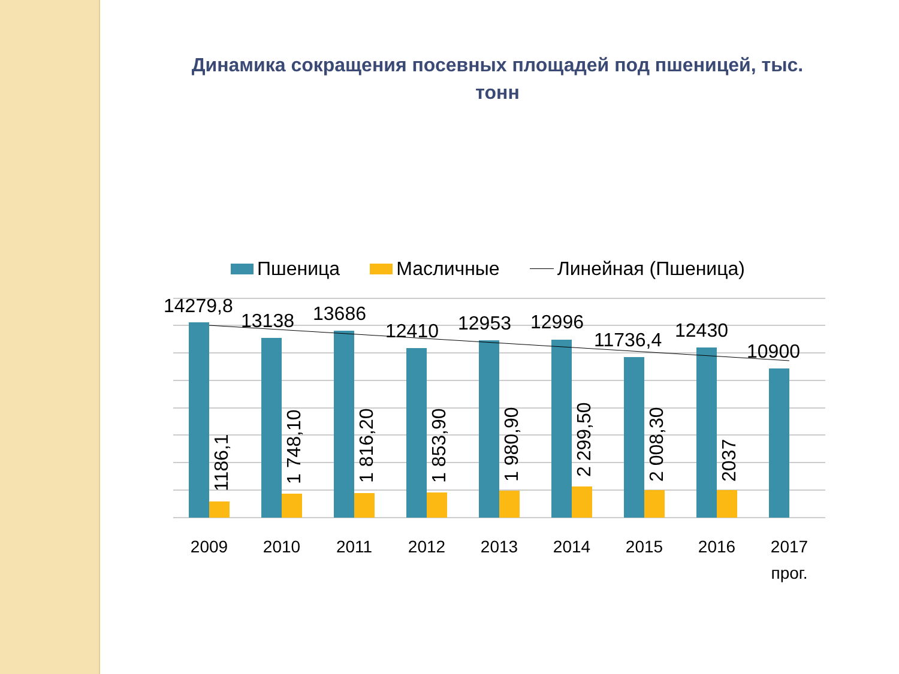Динамика сокращения посевных площадей под пшеницей, тыс. тонн
Пшеница Масличные Линейная (Пшеница)
14279,8
13138
13686
12410
12953
12996
11736,4
12430
10900
1186,1
1 748,10
1 816,20
1 853,90
1 980,90
2 299,50
2 008,30
2037
2009
2010
2011
2012
2013
2014
2015
2016
2017
прог.